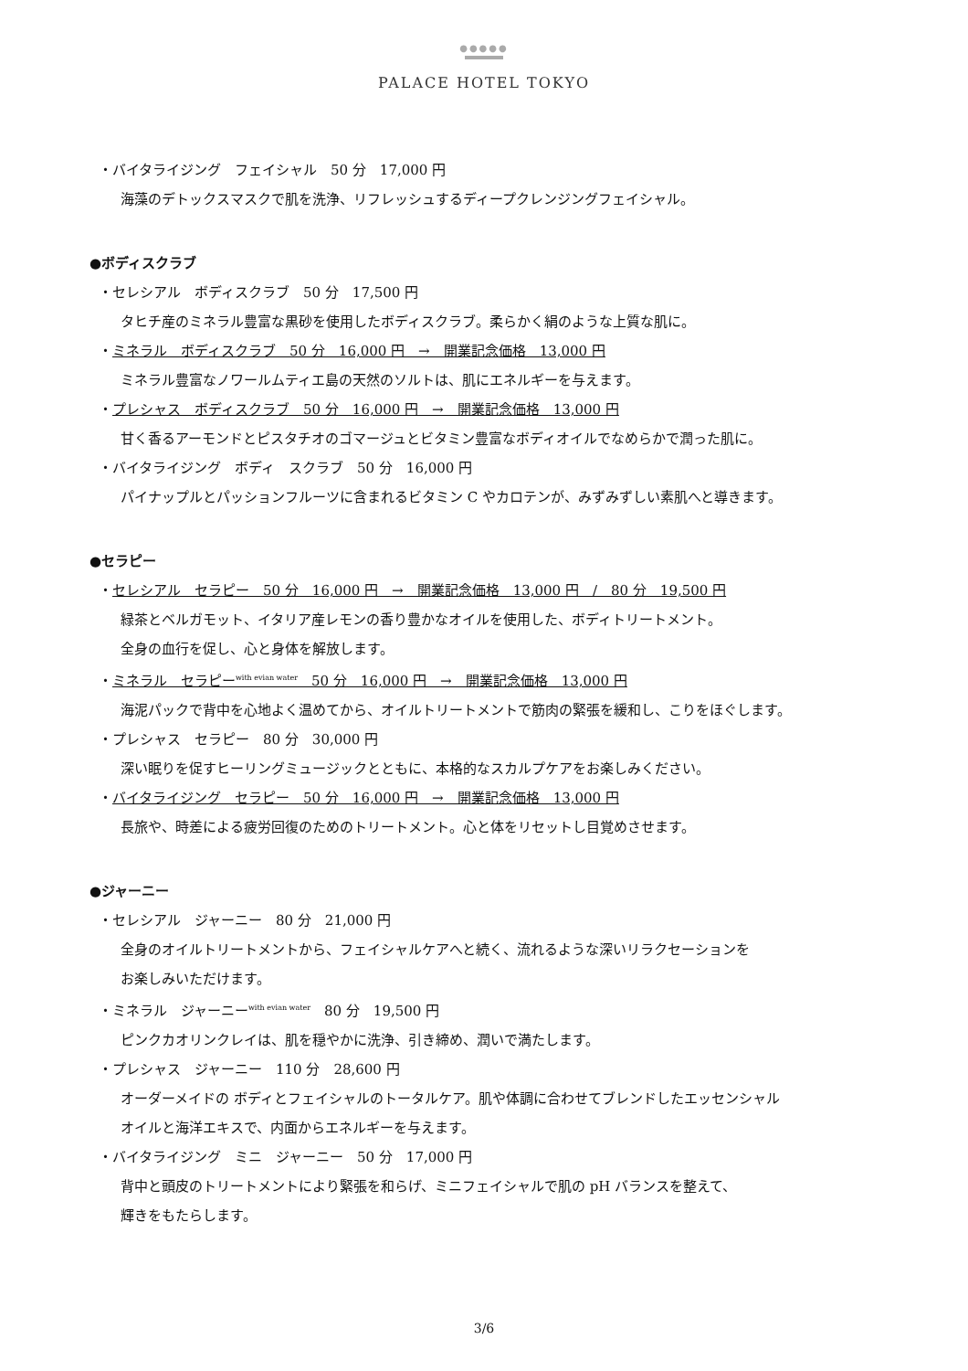●●●●●
PALACE HOTEL TOKYO
・バイタライジング　フェイシャル　50 分　17,000 円
海藻のデトックスマスクで肌を洗浄、リフレッシュするディープクレンジングフェイシャル。
●ボディスクラブ
・セレシアル　ボディスクラブ　50 分　17,500 円
タヒチ産のミネラル豊富な黒砂を使用したボディスクラブ。柔らかく絹のような上質な肌に。
・ミネラル　ボディスクラブ　50 分　16,000 円　→　開業記念価格　13,000 円
ミネラル豊富なノワールムティエ島の天然のソルトは、肌にエネルギーを与えます。
・プレシャス　ボディスクラブ　50 分　16,000 円　→　開業記念価格　13,000 円
甘く香るアーモンドとピスタチオのゴマージュとビタミン豊富なボディオイルでなめらかで潤った肌に。
・バイタライジング　ボディ　スクラブ　50 分　16,000 円
パイナップルとパッションフルーツに含まれるビタミン C やカロテンが、みずみずしい素肌へと導きます。
●セラピー
・セレシアル　セラピー　50 分　16,000 円　→　開業記念価格　13,000 円　/　80 分　19,500 円
緑茶とベルガモット、イタリア産レモンの香り豊かなオイルを使用した、ボディトリートメント。
全身の血行を促し、心と身体を解放します。
・ミネラル　セラピー<sup>with evian water</sup>　50 分　16,000 円　→　開業記念価格　13,000 円
海泥パックで背中を心地よく温めてから、オイルトリートメントで筋肉の緊張を緩和し、こりをほぐします。
・プレシャス　セラピー　80 分　30,000 円
深い眠りを促すヒーリングミュージックとともに、本格的なスカルプケアをお楽しみください。
・バイタライジング　セラピー　50 分　16,000 円　→　開業記念価格　13,000 円
長旅や、時差による疲労回復のためのトリートメント。心と体をリセットし目覚めさせます。
●ジャーニー
・セレシアル　ジャーニー　80 分　21,000 円
全身のオイルトリートメントから、フェイシャルケアへと続く、流れるような深いリラクセーションを
お楽しみいただけます。
・ミネラル　ジャーニー<sup>with evian water</sup>　80 分　19,500 円
ピンクカオリンクレイは、肌を穏やかに洗浄、引き締め、潤いで満たします。
・プレシャス　ジャーニー　110 分　28,600 円
オーダーメイドの ボディとフェイシャルのトータルケア。肌や体調に合わせてブレンドしたエッセンシャル
オイルと海洋エキスで、内面からエネルギーを与えます。
・バイタライジング　ミニ　ジャーニー　50 分　17,000 円
背中と頭皮のトリートメントにより緊張を和らげ、ミニフェイシャルで肌の pH バランスを整えて、
輝きをもたらします。
3/6